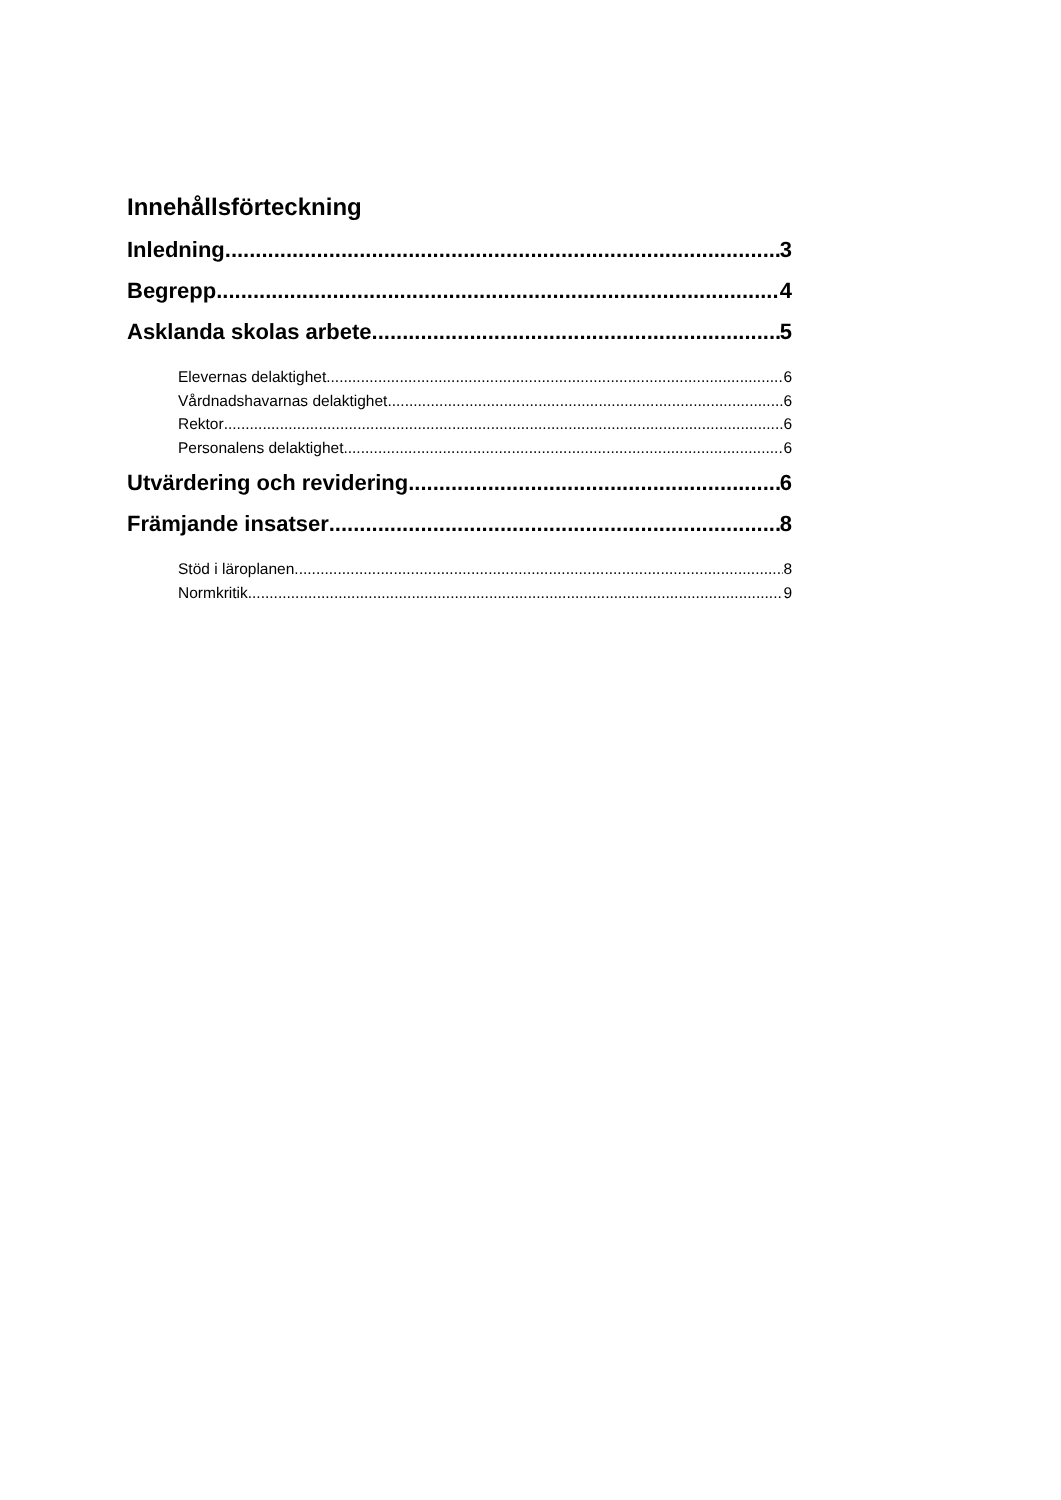Innehållsförteckning
Inledning 3
Begrepp 4
Asklanda skolas arbete 5
Elevernas delaktighet 6
Vårdnadshavarnas delaktighet 6
Rektor 6
Personalens delaktighet 6
Utvärdering och revidering 6
Främjande insatser 8
Stöd i läroplanen 8
Normkritik 9